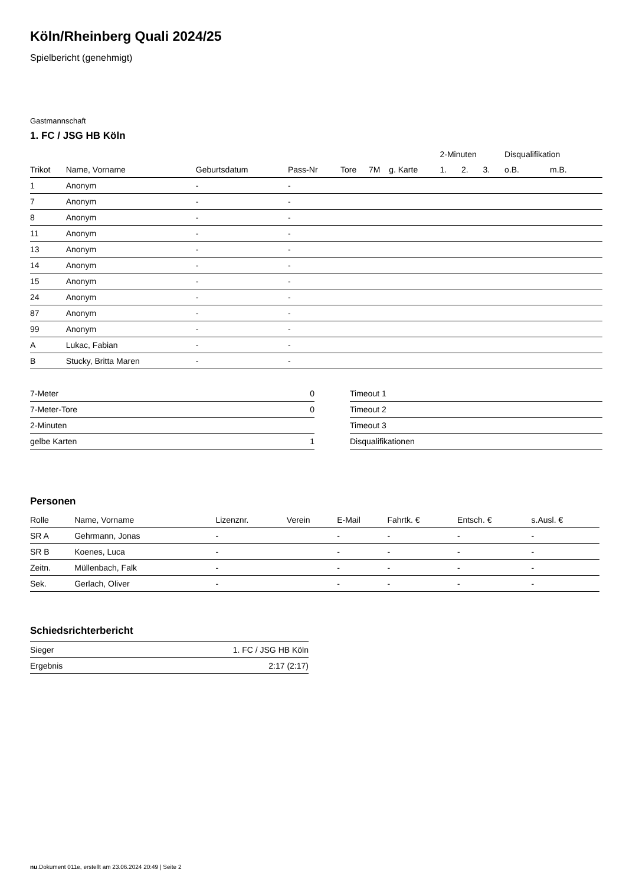Köln/Rheinberg Quali 2024/25
Spielbericht (genehmigt)
Gastmannschaft
1. FC / JSG HB Köln
| | | | | | | | | | 2-Minuten | | | Disqualifikation | |
| --- | --- | --- | --- | --- | --- | --- | --- | --- | --- | --- | --- | --- | --- |
| Trikot | Name, Vorname | Geburtsdatum | Pass-Nr | Tore | 7M | g. Karte | | | 1. | 2. | 3. | o.B. | m.B. |
| 1 | Anonym | - | - | | | | | | | | | | |
| 7 | Anonym | - | - | | | | | | | | | | |
| 8 | Anonym | - | - | | | | | | | | | | |
| 11 | Anonym | - | - | | | | | | | | | | |
| 13 | Anonym | - | - | | | | | | | | | | |
| 14 | Anonym | - | - | | | | | | | | | | |
| 15 | Anonym | - | - | | | | | | | | | | |
| 24 | Anonym | - | - | | | | | | | | | | |
| 87 | Anonym | - | - | | | | | | | | | | |
| 99 | Anonym | - | - | | | | | | | | | | |
| A | Lukac, Fabian | - | - | | | | | | | | | | |
| B | Stucky, Britta Maren | - | - | | | | | | | | | | |
| 7-Meter | 0 |
| 7-Meter-Tore | 0 |
| 2-Minuten | |
| gelbe Karten | 1 |
| Timeout 1 |
| Timeout 2 |
| Timeout 3 |
| Disqualifikationen |
Personen
| Rolle | Name, Vorname | Lizenznr. | Verein | E-Mail | Fahrtk. € | Entsch. € | s.Ausl. € |
| --- | --- | --- | --- | --- | --- | --- | --- |
| SR A | Gehrmann, Jonas | - | | - | - | - | - |
| SR B | Koenes, Luca | - | | - | - | - | - |
| Zeitn. | Müllenbach, Falk | - | | - | - | - | - |
| Sek. | Gerlach, Oliver | - | | - | - | - | - |
Schiedsrichterbericht
| Sieger | 1. FC / JSG HB Köln |
| Ergebnis | 2:17 (2:17) |
nu.Dokument 011e, erstellt am 23.06.2024 20:49 | Seite 2